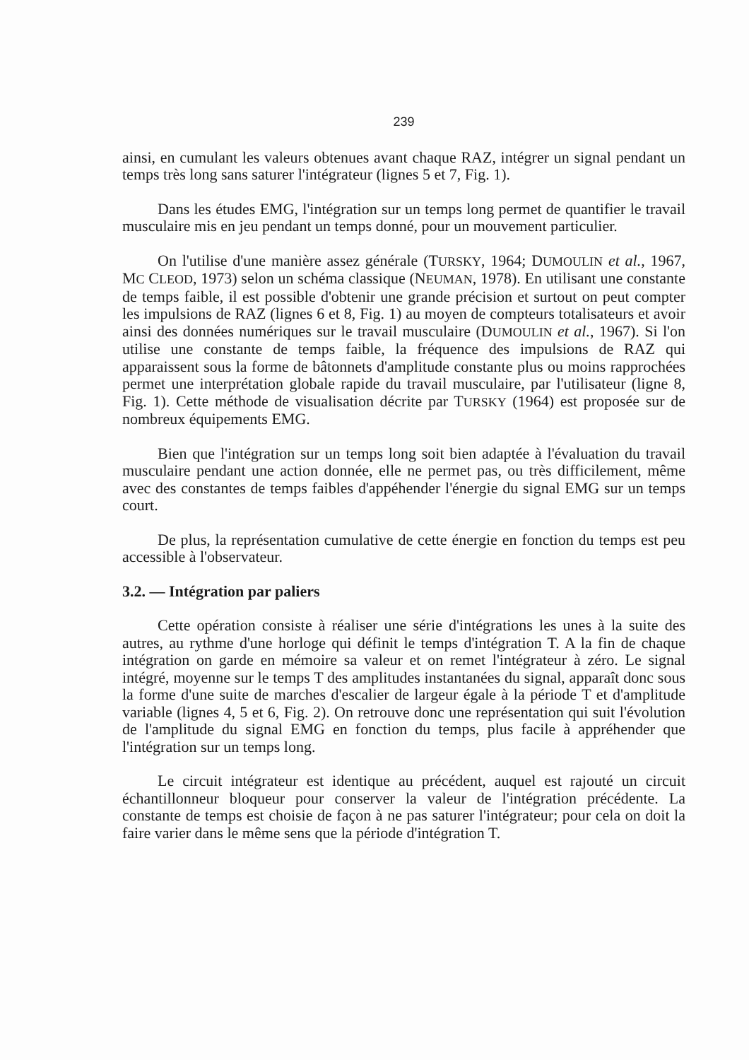239
ainsi, en cumulant les valeurs obtenues avant chaque RAZ, intégrer un signal pendant un temps très long sans saturer l'intégrateur (lignes 5 et 7, Fig. 1).
Dans les études EMG, l'intégration sur un temps long permet de quantifier le travail musculaire mis en jeu pendant un temps donné, pour un mouvement particulier.
On l'utilise d'une manière assez générale (TURSKY, 1964; DUMOULIN et al., 1967, MC CLEOD, 1973) selon un schéma classique (NEUMAN, 1978). En utilisant une constante de temps faible, il est possible d'obtenir une grande précision et surtout on peut compter les impulsions de RAZ (lignes 6 et 8, Fig. 1) au moyen de compteurs totalisateurs et avoir ainsi des données numériques sur le travail musculaire (DUMOULIN et al., 1967). Si l'on utilise une constante de temps faible, la fréquence des impulsions de RAZ qui apparaissent sous la forme de bâtonnets d'amplitude constante plus ou moins rapprochées permet une interprétation globale rapide du travail musculaire, par l'utilisateur (ligne 8, Fig. 1). Cette méthode de visualisation décrite par TURSKY (1964) est proposée sur de nombreux équipements EMG.
Bien que l'intégration sur un temps long soit bien adaptée à l'évaluation du travail musculaire pendant une action donnée, elle ne permet pas, ou très difficilement, même avec des constantes de temps faibles d'appéhender l'énergie du signal EMG sur un temps court.
De plus, la représentation cumulative de cette énergie en fonction du temps est peu accessible à l'observateur.
3.2. — Intégration par paliers
Cette opération consiste à réaliser une série d'intégrations les unes à la suite des autres, au rythme d'une horloge qui définit le temps d'intégration T. A la fin de chaque intégration on garde en mémoire sa valeur et on remet l'intégrateur à zéro. Le signal intégré, moyenne sur le temps T des amplitudes instantanées du signal, apparaît donc sous la forme d'une suite de marches d'escalier de largeur égale à la période T et d'amplitude variable (lignes 4, 5 et 6, Fig. 2). On retrouve donc une représentation qui suit l'évolution de l'amplitude du signal EMG en fonction du temps, plus facile à appréhender que l'intégration sur un temps long.
Le circuit intégrateur est identique au précédent, auquel est rajouté un circuit échantillonneur bloqueur pour conserver la valeur de l'intégration précédente. La constante de temps est choisie de façon à ne pas saturer l'intégrateur; pour cela on doit la faire varier dans le même sens que la période d'intégration T.